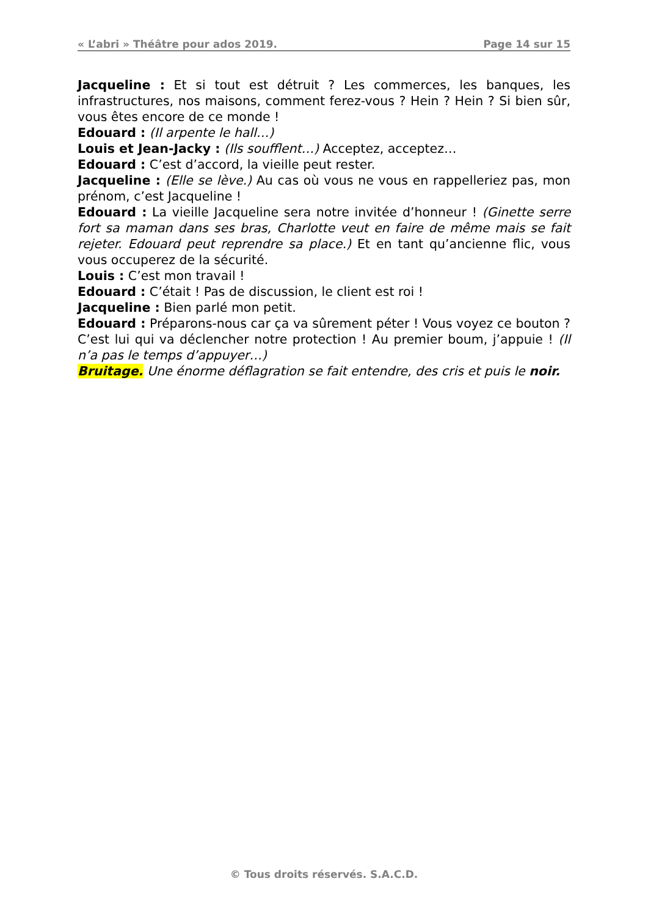« L’abri » Théâtre pour ados 2019. Page 14 sur 15
Jacqueline : Et si tout est détruit ? Les commerces, les banques, les infrastructures, nos maisons, comment ferez-vous ? Hein ? Hein ? Si bien sûr, vous êtes encore de ce monde !
Edouard : (Il arpente le hall…)
Louis et Jean-Jacky : (Ils soufflent…) Acceptez, acceptez…
Edouard : C’est d’accord, la vieille peut rester.
Jacqueline : (Elle se lève.) Au cas où vous ne vous en rappelleriez pas, mon prénom, c’est Jacqueline !
Edouard : La vieille Jacqueline sera notre invitée d’honneur ! (Ginette serre fort sa maman dans ses bras, Charlotte veut en faire de même mais se fait rejeter. Edouard peut reprendre sa place.) Et en tant qu’ancienne flic, vous vous occuperez de la sécurité.
Louis : C’est mon travail !
Edouard : C’était ! Pas de discussion, le client est roi !
Jacqueline : Bien parlé mon petit.
Edouard : Préparons-nous car ça va sûrement péter ! Vous voyez ce bouton ? C’est lui qui va déclencher notre protection ! Au premier boum, j’appuie ! (Il n’a pas le temps d’appuyer…)
Bruitage. Une énorme déflagration se fait entendre, des cris et puis le noir.
© Tous droits réservés. S.A.C.D.